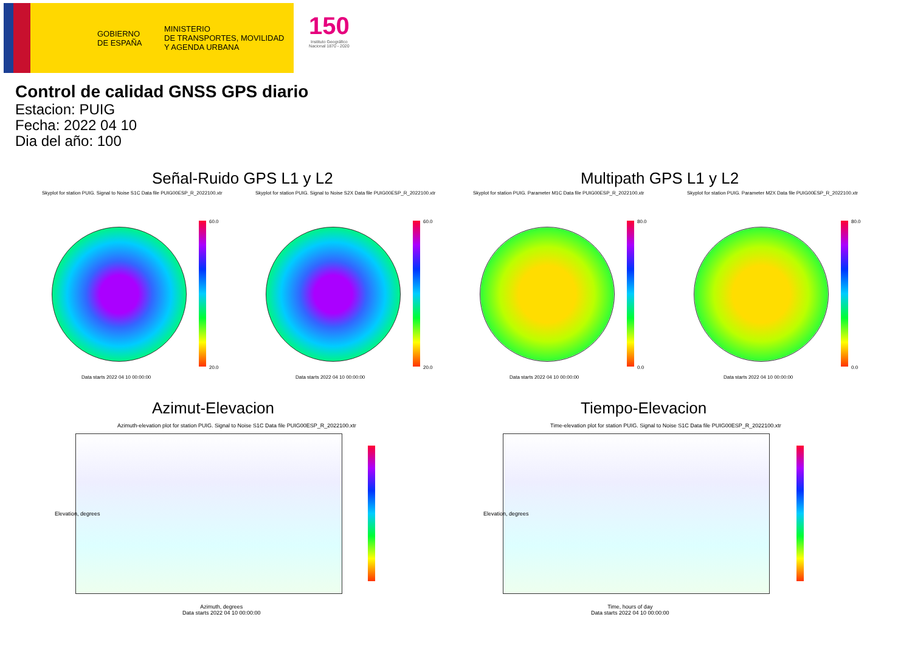GOBIERNO DE ESPAÑA
MINISTERIO
DE TRANSPORTES, MOVILIDAD
Y AGENDA URBANA
150
Instituto Geográfico
Nacional 1870 - 2020
Control de calidad GNSS GPS diario
Estacion: PUIG
Fecha: 2022 04 10
Dia del año: 100
Señal-Ruido GPS L1 y L2 Multipath GPS L1 y L2
Skyplot for station PUIG. Signal to Noise S1C Data file PUIG00ESP_R_2022100.xtr
Skyplot for station PUIG. Signal to Noise S2X Data file PUIG00ESP_R_2022100.xtr
Skyplot for station PUIG. Parameter M1C Data file PUIG00ESP_R_2022100.xtr
Skyplot for station PUIG. Parameter M2X Data file PUIG00ESP_R_2022100.xtr
60.0
20.0
60.0
20.0
80.0
0.0
80.0
0.0
Data starts 2022 04 10 00:00:00
Data starts 2022 04 10 00:00:00
Data starts 2022 04 10 00:00:00
Data starts 2022 04 10 00:00:00
Azimut-Elevacion Tiempo-Elevacion
Azimuth-elevation plot for station PUIG. Signal to Noise S1C Data file PUIG00ESP_R_2022100.xtr
Time-elevation plot for station PUIG. Signal to Noise S1C Data file PUIG00ESP_R_2022100.xtr
Azimuth, degrees
Data starts 2022 04 10 00:00:00
Time, hours of day
Data starts 2022 04 10 00:00:00
Elevation, degrees Elevation, degrees